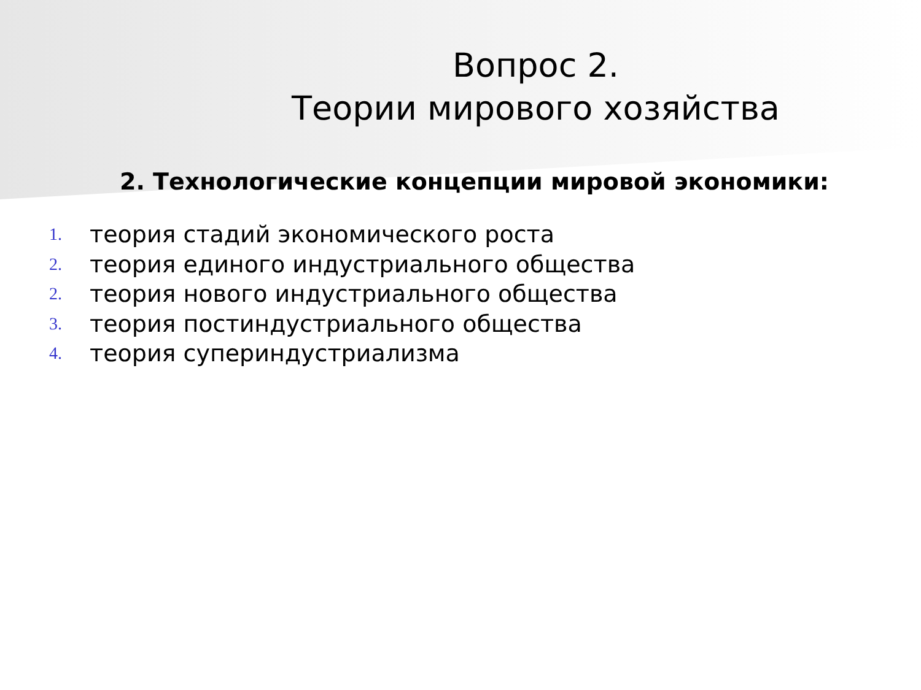Вопрос 2.
Теории мирового хозяйства
2. Технологические концепции мировой экономики:
1. теория стадий экономического роста
2. теория единого индустриального общества
2. теория нового индустриального общества
3. теория постиндустриального общества
4. теория супериндустриализма